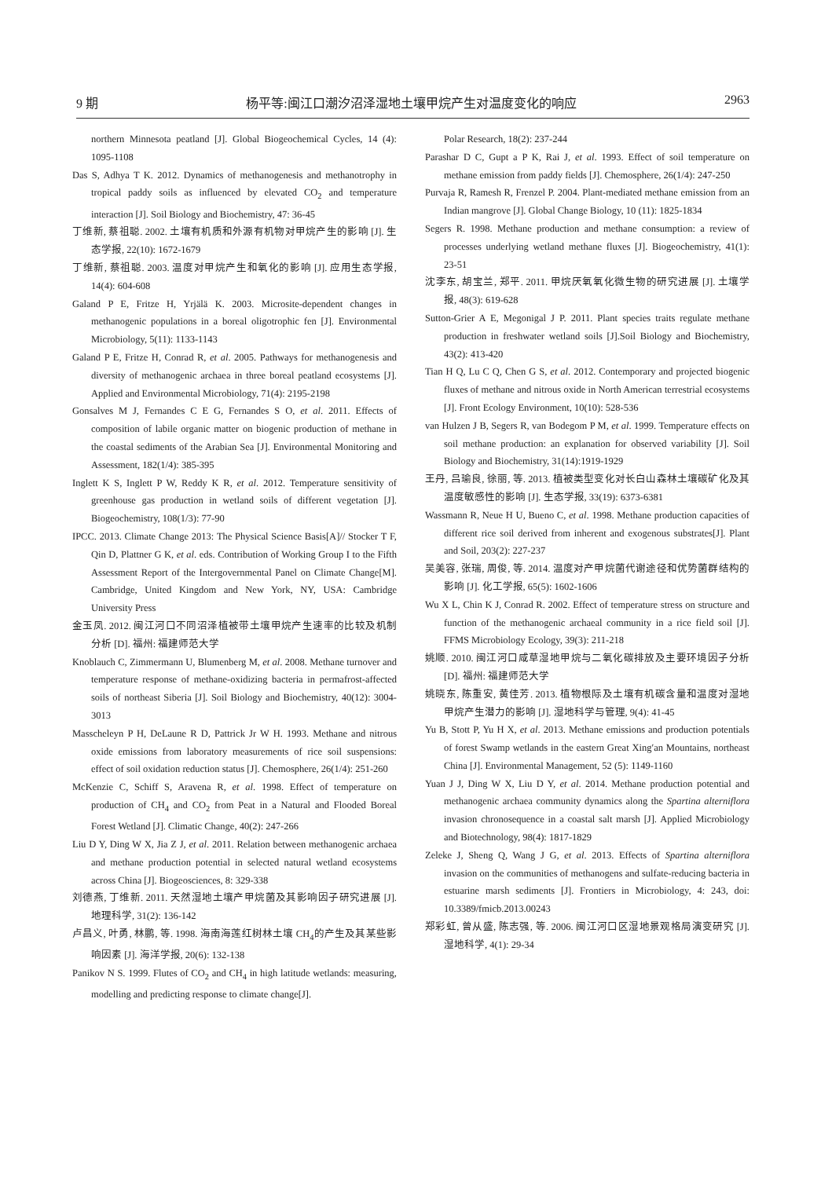9 期 杨平等:闽江口潮汐沼泽湿地土壤甲烷产生对温度变化的响应 2963
northern Minnesota peatland [J]. Global Biogeochemical Cycles, 14 (4): 1095-1108
Das S, Adhya T K. 2012. Dynamics of methanogenesis and methanotrophy in tropical paddy soils as influenced by elevated CO<sub>2</sub> and temperature interaction [J]. Soil Biology and Biochemistry, 47: 36-45
丁维新, 蔡祖聪. 2002. 土壤有机质和外源有机物对甲烷产生的影响 [J]. 生态学报, 22(10): 1672-1679
丁维新, 蔡祖聪. 2003. 温度对甲烷产生和氧化的影响 [J]. 应用生态学报, 14(4): 604-608
Galand P E, Fritze H, Yrjälä K. 2003. Microsite-dependent changes in methanogenic populations in a boreal oligotrophic fen [J]. Environmental Microbiology, 5(11): 1133-1143
Galand P E, Fritze H, Conrad R, et al. 2005. Pathways for methanogenesis and diversity of methanogenic archaea in three boreal peatland ecosystems [J]. Applied and Environmental Microbiology, 71(4): 2195-2198
Gonsalves M J, Fernandes C E G, Fernandes S O, et al. 2011. Effects of composition of labile organic matter on biogenic production of methane in the coastal sediments of the Arabian Sea [J]. Environmental Monitoring and Assessment, 182(1/4): 385-395
Inglett K S, Inglett P W, Reddy K R, et al. 2012. Temperature sensitivity of greenhouse gas production in wetland soils of different vegetation [J]. Biogeochemistry, 108(1/3): 77-90
IPCC. 2013. Climate Change 2013: The Physical Science Basis[A]// Stocker T F, Qin D, Plattner G K, et al. eds. Contribution of Working Group I to the Fifth Assessment Report of the Intergovernmental Panel on Climate Change[M]. Cambridge, United Kingdom and New York, NY, USA: Cambridge University Press
金玉凤. 2012. 闽江河口不同沼泽植被带土壤甲烷产生速率的比较及机制分析 [D]. 福州: 福建师范大学
Knoblauch C, Zimmermann U, Blumenberg M, et al. 2008. Methane turnover and temperature response of methane-oxidizing bacteria in permafrost-affected soils of northeast Siberia [J]. Soil Biology and Biochemistry, 40(12): 3004-3013
Masscheleyn P H, DeLaune R D, Pattrick Jr W H. 1993. Methane and nitrous oxide emissions from laboratory measurements of rice soil suspensions: effect of soil oxidation reduction status [J]. Chemosphere, 26(1/4): 251-260
McKenzie C, Schiff S, Aravena R, et al. 1998. Effect of temperature on production of CH<sub>4</sub> and CO<sub>2</sub> from Peat in a Natural and Flooded Boreal Forest Wetland [J]. Climatic Change, 40(2): 247-266
Liu D Y, Ding W X, Jia Z J, et al. 2011. Relation between methanogenic archaea and methane production potential in selected natural wetland ecosystems across China [J]. Biogeosciences, 8: 329-338
刘德燕, 丁维新. 2011. 天然湿地土壤产甲烷菌及其影响因子研究进展 [J]. 地理科学, 31(2): 136-142
卢昌义, 叶勇, 林鹏, 等. 1998. 海南海莲红树林土壤 CH<sub>4</sub>的产生及其某些影响因素 [J]. 海洋学报, 20(6): 132-138
Panikov N S. 1999. Flutes of CO<sub>2</sub> and CH<sub>4</sub> in high latitude wetlands: measuring, modelling and predicting response to climate change[J].
Polar Research, 18(2): 237-244
Parashar D C, Gupt a P K, Rai J, et al. 1993. Effect of soil temperature on methane emission from paddy fields [J]. Chemosphere, 26(1/4): 247-250
Purvaja R, Ramesh R, Frenzel P. 2004. Plant-mediated methane emission from an Indian mangrove [J]. Global Change Biology, 10 (11): 1825-1834
Segers R. 1998. Methane production and methane consumption: a review of processes underlying wetland methane fluxes [J]. Biogeochemistry, 41(1): 23-51
沈李东, 胡宝兰, 郑平. 2011. 甲烷厌氧氧化微生物的研究进展 [J]. 土壤学报, 48(3): 619-628
Sutton-Grier A E, Megonigal J P. 2011. Plant species traits regulate methane production in freshwater wetland soils [J].Soil Biology and Biochemistry, 43(2): 413-420
Tian H Q, Lu C Q, Chen G S, et al. 2012. Contemporary and projected biogenic fluxes of methane and nitrous oxide in North American terrestrial ecosystems [J]. Front Ecology Environment, 10(10): 528-536
van Hulzen J B, Segers R, van Bodegom P M, et al. 1999. Temperature effects on soil methane production: an explanation for observed variability [J]. Soil Biology and Biochemistry, 31(14):1919-1929
王丹, 吕瑜良, 徐丽, 等. 2013. 植被类型变化对长白山森林土壤碳矿化及其温度敏感性的影响 [J]. 生态学报, 33(19): 6373-6381
Wassmann R, Neue H U, Bueno C, et al. 1998. Methane production capacities of different rice soil derived from inherent and exogenous substrates[J]. Plant and Soil, 203(2): 227-237
吴美容, 张瑞, 周俊, 等. 2014. 温度对产甲烷菌代谢途径和优势菌群结构的影响 [J]. 化工学报, 65(5): 1602-1606
Wu X L, Chin K J, Conrad R. 2002. Effect of temperature stress on structure and function of the methanogenic archaeal community in a rice field soil [J]. FFMS Microbiology Ecology, 39(3): 211-218
姚顺. 2010. 闽江河口咸草湿地甲烷与二氧化碳排放及主要环境因子分析 [D]. 福州: 福建师范大学
姚晓东, 陈重安, 黄佳芳. 2013. 植物根际及土壤有机碳含量和温度对湿地甲烷产生潜力的影响 [J]. 湿地科学与管理, 9(4): 41-45
Yu B, Stott P, Yu H X, et al. 2013. Methane emissions and production potentials of forest Swamp wetlands in the eastern Great Xing′an Mountains, northeast China [J]. Environmental Management, 52 (5): 1149-1160
Yuan J J, Ding W X, Liu D Y, et al. 2014. Methane production potential and methanogenic archaea community dynamics along the Spartina alterniflora invasion chronosequence in a coastal salt marsh [J]. Applied Microbiology and Biotechnology, 98(4): 1817-1829
Zeleke J, Sheng Q, Wang J G, et al. 2013. Effects of Spartina alterniflora invasion on the communities of methanogens and sulfate-reducing bacteria in estuarine marsh sediments [J]. Frontiers in Microbiology, 4: 243, doi: 10.3389/fmicb.2013.00243
郑彩虹, 曾从盛, 陈志强, 等. 2006. 闽江河口区湿地景观格局演变研究 [J]. 湿地科学, 4(1): 29-34